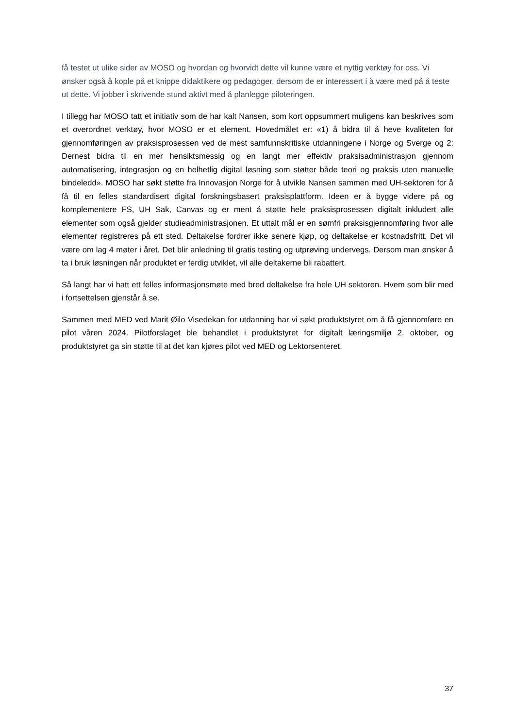få testet ut ulike sider av MOSO og hvordan og hvorvidt dette vil kunne være et nyttig verktøy for oss. Vi ønsker også å kople på et knippe didaktikere og pedagoger, dersom de er interessert i å være med på å teste ut dette. Vi jobber i skrivende stund aktivt med å planlegge piloteringen.
I tillegg har MOSO tatt et initiativ som de har kalt Nansen, som kort oppsummert muligens kan beskrives som et overordnet verktøy, hvor MOSO er et element. Hovedmålet er: «1) å bidra til å heve kvaliteten for gjennomføringen av praksisprosessen ved de mest samfunnskritiske utdanningene i Norge og Sverge og 2: Dernest bidra til en mer hensiktsmessig og en langt mer effektiv praksisadministrasjon gjennom automatisering, integrasjon og en helhetlig digital løsning som støtter både teori og praksis uten manuelle bindeledd». MOSO har søkt støtte fra Innovasjon Norge for å utvikle Nansen sammen med UH-sektoren for å få til en felles standardisert digital forskningsbasert praksisplattform. Ideen er å bygge videre på og komplementere FS, UH Sak, Canvas og er ment å støtte hele praksisprosessen digitalt inkludert alle elementer som også gjelder studieadministrasjonen. Et uttalt mål er en sømfri praksisgjennomføring hvor alle elementer registreres på ett sted. Deltakelse fordrer ikke senere kjøp, og deltakelse er kostnadsfritt. Det vil være om lag 4 møter i året. Det blir anledning til gratis testing og utprøving undervegs. Dersom man ønsker å ta i bruk løsningen når produktet er ferdig utviklet, vil alle deltakerne bli rabattert.
Så langt har vi hatt ett felles informasjonsmøte med bred deltakelse fra hele UH sektoren. Hvem som blir med i fortsettelsen gjenstår å se.
Sammen med MED ved Marit Øilo Visedekan for utdanning har vi søkt produktstyret om å få gjennomføre en pilot våren 2024. Pilotforslaget ble behandlet i produktstyret for digitalt læringsmiljø 2. oktober, og produktstyret ga sin støtte til at det kan kjøres pilot ved MED og Lektorsenteret.
37